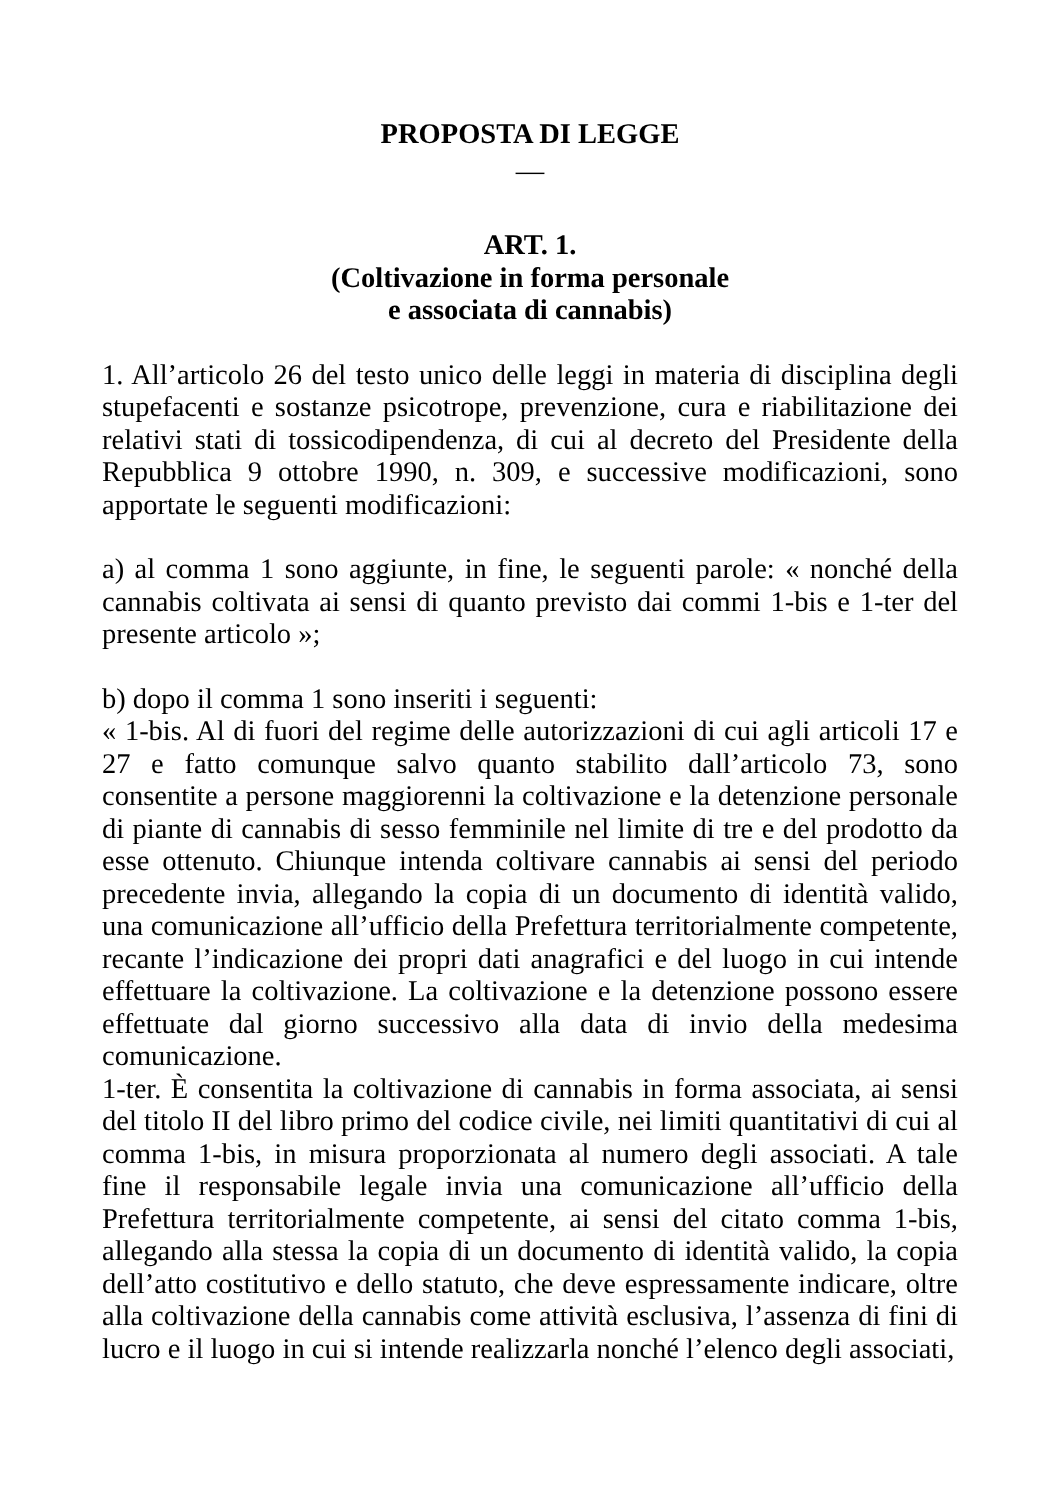PROPOSTA DI LEGGE
—
ART. 1.
(Coltivazione in forma personale
e associata di cannabis)
1. All’articolo 26 del testo unico delle leggi in materia di disciplina degli stupefacenti e sostanze psicotrope, prevenzione, cura e riabilitazione dei relativi stati di tossicodipendenza, di cui al decreto del Presidente della Repubblica 9 ottobre 1990, n. 309, e successive modificazioni, sono apportate le seguenti modificazioni:
a) al comma 1 sono aggiunte, in fine, le seguenti parole: « nonché della cannabis coltivata ai sensi di quanto previsto dai commi 1-bis e 1-ter del presente articolo »;
b) dopo il comma 1 sono inseriti i seguenti:
« 1-bis. Al di fuori del regime delle autorizzazioni di cui agli articoli 17 e 27 e fatto comunque salvo quanto stabilito dall’articolo 73, sono consentite a persone maggiorenni la coltivazione e la detenzione personale di piante di cannabis di sesso femminile nel limite di tre e del prodotto da esse ottenuto. Chiunque intenda coltivare cannabis ai sensi del periodo precedente invia, allegando la copia di un documento di identità valido, una comunicazione all’ufficio della Prefettura territorialmente competente, recante l’indicazione dei propri dati anagrafici e del luogo in cui intende effettuare la coltivazione. La coltivazione e la detenzione possono essere effettuate dal giorno successivo alla data di invio della medesima comunicazione.
1-ter. È consentita la coltivazione di cannabis in forma associata, ai sensi del titolo II del libro primo del codice civile, nei limiti quantitativi di cui al comma 1-bis, in misura proporzionata al numero degli associati. A tale fine il responsabile legale invia una comunicazione all’ufficio della Prefettura territorialmente competente, ai sensi del citato comma 1-bis, allegando alla stessa la copia di un documento di identità valido, la copia dell’atto costitutivo e dello statuto, che deve espressamente indicare, oltre alla coltivazione della cannabis come attività esclusiva, l’assenza di fini di lucro e il luogo in cui si intende realizzarla nonché l’elenco degli associati,